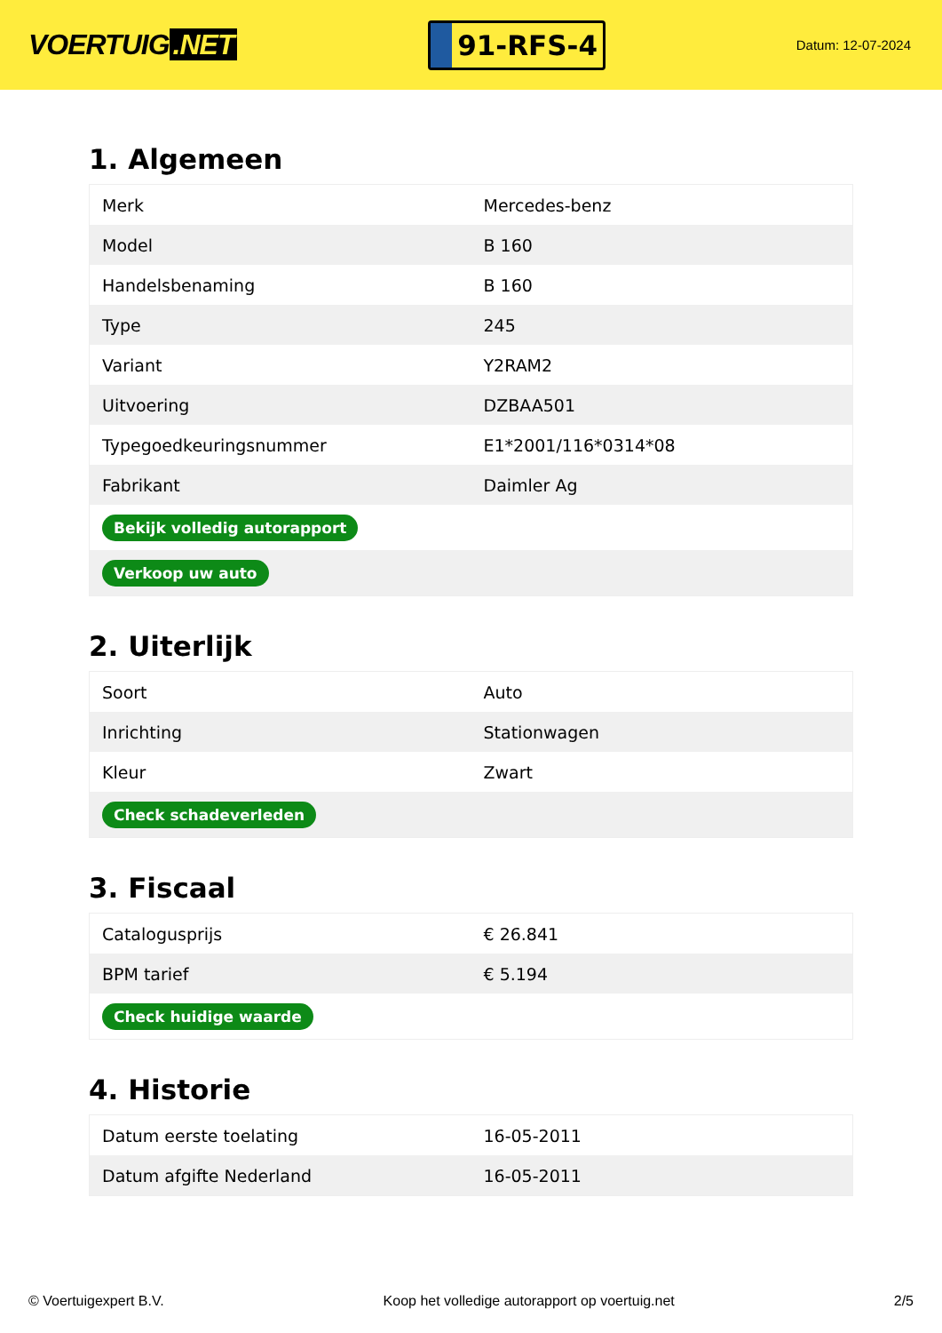VOERTUIG.NET
91-RFS-4
Datum: 12-07-2024
1. Algemeen
| Merk | Mercedes-benz |
| Model | B 160 |
| Handelsbenaming | B 160 |
| Type | 245 |
| Variant | Y2RAM2 |
| Uitvoering | DZBAA501 |
| Typegoedkeuringsnummer | E1*2001/116*0314*08 |
| Fabrikant | Daimler Ag |
| Bekijk volledig autorapport | |
| Verkoop uw auto | |
2. Uiterlijk
| Soort | Auto |
| Inrichting | Stationwagen |
| Kleur | Zwart |
| Check schadeverleden | |
3. Fiscaal
| Catalogusprijs | € 26.841 |
| BPM tarief | € 5.194 |
| Check huidige waarde | |
4. Historie
| Datum eerste toelating | 16-05-2011 |
| Datum afgifte Nederland | 16-05-2011 |
© Voertuigexpert B.V. Koop het volledige autorapport op voertuig.net 2/5